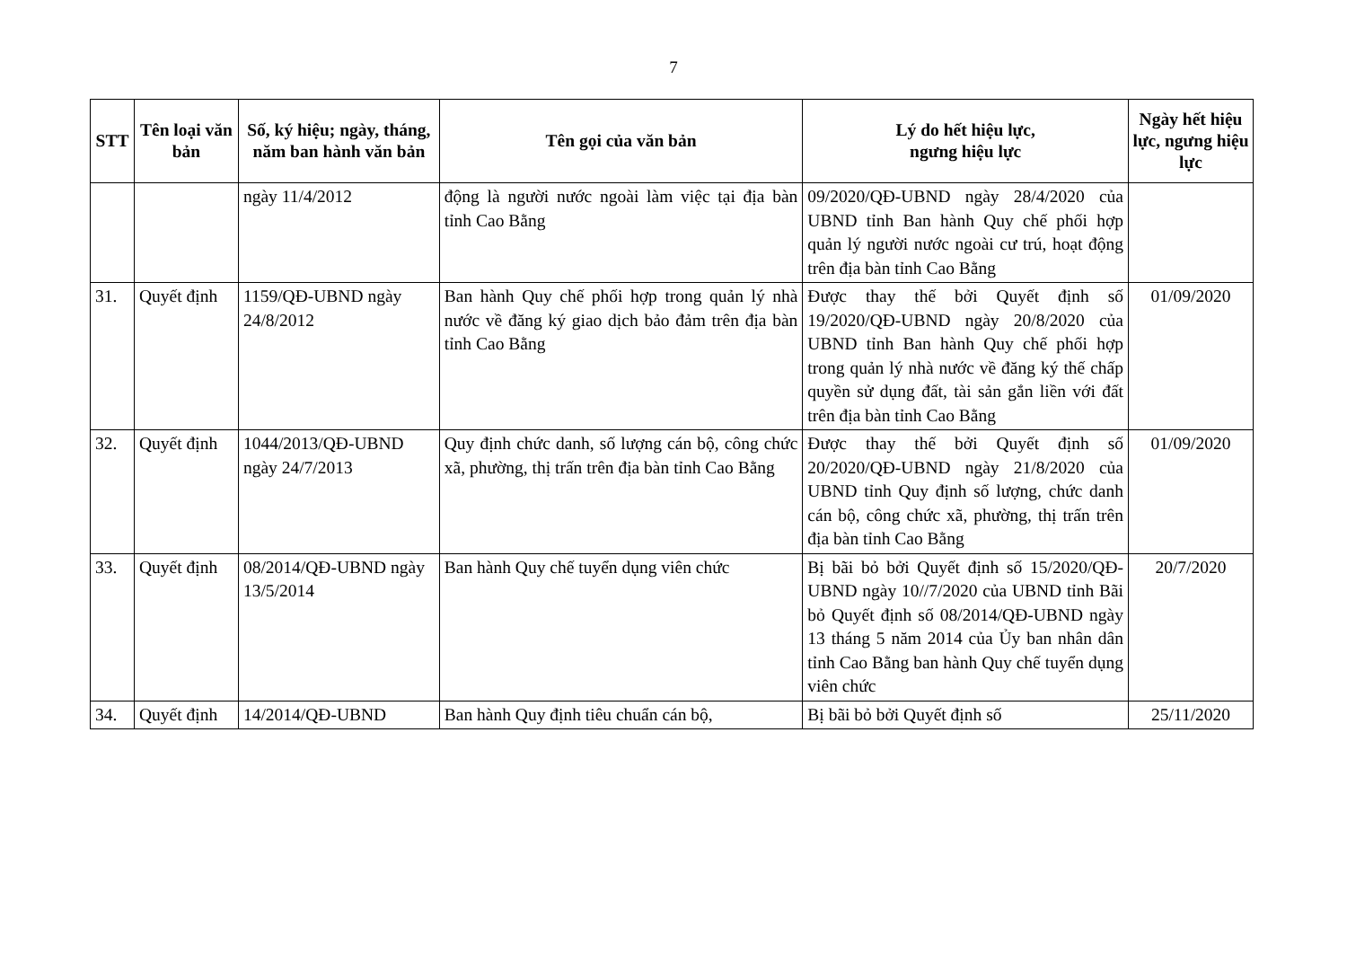7
| STT | Tên loại văn bản | Số, ký hiệu; ngày, tháng, năm ban hành văn bản | Tên gọi của văn bản | Lý do hết hiệu lực, ngưng hiệu lực | Ngày hết hiệu lực, ngưng hiệu lực |
| --- | --- | --- | --- | --- | --- |
| | | ngày 11/4/2012 | động là người nước ngoài làm việc tại địa bàn tỉnh Cao Bằng | 09/2020/QĐ-UBND ngày 28/4/2020 của UBND tỉnh Ban hành Quy chế phối hợp quản lý người nước ngoài cư trú, hoạt động trên địa bàn tỉnh Cao Bằng | |
| 31. | Quyết định | 1159/QĐ-UBND ngày 24/8/2012 | Ban hành Quy chế phối hợp trong quản lý nhà nước về đăng ký giao dịch bảo đảm trên địa bàn tỉnh Cao Bằng | Được thay thế bởi Quyết định số 19/2020/QĐ-UBND ngày 20/8/2020 của UBND tỉnh Ban hành Quy chế phối hợp trong quản lý nhà nước về đăng ký thế chấp quyền sử dụng đất, tài sản gắn liền với đất trên địa bàn tỉnh Cao Bằng | 01/09/2020 |
| 32. | Quyết định | 1044/2013/QĐ-UBND ngày 24/7/2013 | Quy định chức danh, số lượng cán bộ, công chức xã, phường, thị trấn trên địa bàn tỉnh Cao Bằng | Được thay thế bởi Quyết định số 20/2020/QĐ-UBND ngày 21/8/2020 của UBND tỉnh Quy định số lượng, chức danh cán bộ, công chức xã, phường, thị trấn trên địa bàn tỉnh Cao Bằng | 01/09/2020 |
| 33. | Quyết định | 08/2014/QĐ-UBND ngày 13/5/2014 | Ban hành Quy chế tuyển dụng viên chức | Bị bãi bỏ bởi Quyết định số 15/2020/QĐ-UBND ngày 10//7/2020 của UBND tỉnh Bãi bỏ Quyết định số 08/2014/QĐ-UBND ngày 13 tháng 5 năm 2014 của Ủy ban nhân dân tỉnh Cao Bằng ban hành Quy chế tuyển dụng viên chức | 20/7/2020 |
| 34. | Quyết định | 14/2014/QĐ-UBND | Ban hành Quy định tiêu chuẩn cán bộ, | Bị bãi bỏ bởi Quyết định số | 25/11/2020 |